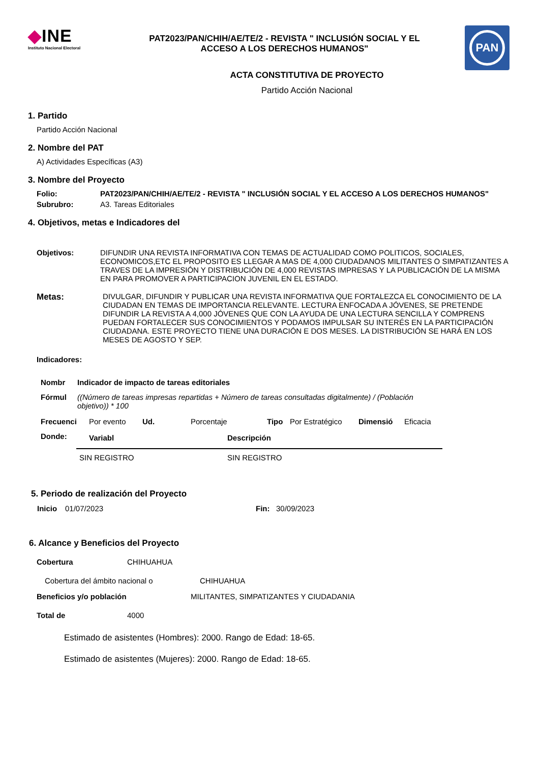◆INE
Instituto Nacional Electoral
PAT2023/PAN/CHIH/AE/TE/2 - REVISTA " INCLUSIÓN SOCIAL Y EL
ACCESO A LOS DERECHOS HUMANOS"
PAN
ACTA CONSTITUTIVA DE PROYECTO
Partido Acción Nacional
1. Partido
Partido Acción Nacional
2. Nombre del PAT
A) Actividades Específicas (A3)
3. Nombre del Proyecto
Folio: PAT2023/PAN/CHIH/AE/TE/2 - REVISTA " INCLUSIÓN SOCIAL Y EL ACCESO A LOS DERECHOS HUMANOS"
Subrubro: A3. Tareas Editoriales
4. Objetivos, metas e Indicadores del
Objetivos: DIFUNDIR UNA REVISTA INFORMATIVA CON TEMAS DE ACTUALIDAD COMO POLITICOS, SOCIALES, ECONOMICOS,ETC EL PROPOSITO ES LLEGAR A MAS DE 4,000 CIUDADANOS MILITANTES O SIMPATIZANTES A TRAVES DE LA IMPRESIÓN Y DISTRIBUCIÓN DE 4,000 REVISTAS IMPRESAS Y LA PUBLICACIÓN DE LA MISMA EN PARA PROMOVER A PARTICIPACION JUVENIL EN EL ESTADO.
Metas: DIVULGAR, DIFUNDIR Y PUBLICAR UNA REVISTA INFORMATIVA QUE FORTALEZCA EL CONOCIMIENTO DE LA CIUDADAN EN TEMAS DE IMPORTANCIA RELEVANTE. LECTURA ENFOCADA A JÓVENES, SE PRETENDE DIFUNDIR LA REVISTA A 4,000 JÓVENES QUE CON LA AYUDA DE UNA LECTURA SENCILLA Y COMPRENS PUEDAN FORTALECER SUS CONOCIMIENTOS Y PODAMOS IMPULSAR SU INTERÉS EN LA PARTICIPACIÓN CIUDADANA. ESTE PROYECTO TIENE UNA DURACIÓN E DOS MESES. LA DISTRIBUCIÓN SE HARÁ EN LOS MESES DE AGOSTO Y SEP.
Indicadores:
Nombr Indicador de impacto de tareas editoriales
Fórmul ((Número de tareas impresas repartidas + Número de tareas consultadas digitalmente) / (Población objetivo)) * 100
Frecuenci Por evento Ud. Porcentaje Tipo Por Estratégico Dimensió Eficacia
Donde:
| Variabl | Descripción |
| SIN REGISTRO | SIN REGISTRO |
5. Periodo de realización del Proyecto
Inicio 01/07/2023 Fin: 30/09/2023
6. Alcance y Beneficios del Proyecto
Cobertura CHIHUAHUA
Cobertura del ámbito nacional o CHIHUAHUA
Beneficios y/o población MILITANTES, SIMPATIZANTES Y CIUDADANIA
Total de 4000
Estimado de asistentes (Hombres): 2000. Rango de Edad: 18-65.
Estimado de asistentes (Mujeres): 2000. Rango de Edad: 18-65.